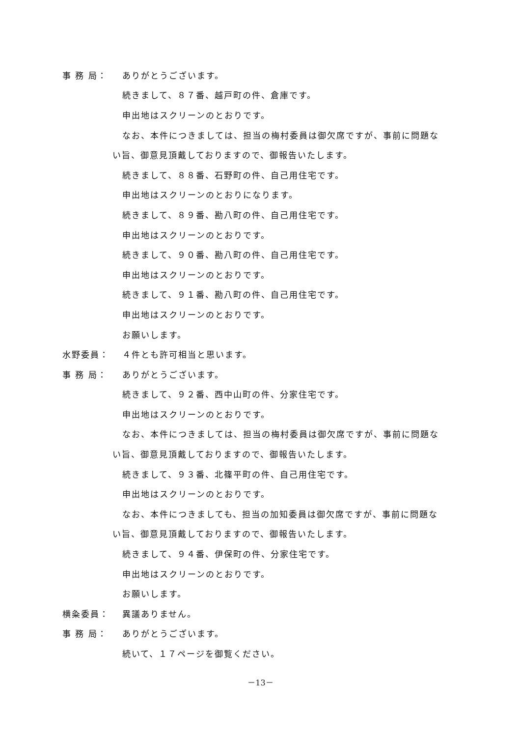事 務 局： ありがとうございます。
続きまして、８７番、越戸町の件、倉庫です。
申出地はスクリーンのとおりです。
なお、本件につきましては、担当の梅村委員は御欠席ですが、事前に問題な
い旨、御意見頂戴しておりますので、御報告いたします。
続きまして、８８番、石野町の件、自己用住宅です。
申出地はスクリーンのとおりになります。
続きまして、８９番、勘八町の件、自己用住宅です。
申出地はスクリーンのとおりです。
続きまして、９０番、勘八町の件、自己用住宅です。
申出地はスクリーンのとおりです。
続きまして、９１番、勘八町の件、自己用住宅です。
申出地はスクリーンのとおりです。
お願いします。
水野委員： ４件とも許可相当と思います。
事 務 局： ありがとうございます。
続きまして、９２番、西中山町の件、分家住宅です。
申出地はスクリーンのとおりです。
なお、本件につきましては、担当の梅村委員は御欠席ですが、事前に問題な
い旨、御意見頂戴しておりますので、御報告いたします。
続きまして、９３番、北篠平町の件、自己用住宅です。
申出地はスクリーンのとおりです。
なお、本件につきましても、担当の加知委員は御欠席ですが、事前に問題な
い旨、御意見頂戴しておりますので、御報告いたします。
続きまして、９４番、伊保町の件、分家住宅です。
申出地はスクリーンのとおりです。
お願いします。
横粂委員： 異議ありません。
事 務 局： ありがとうございます。
続いて、１７ページを御覧ください。
－13－